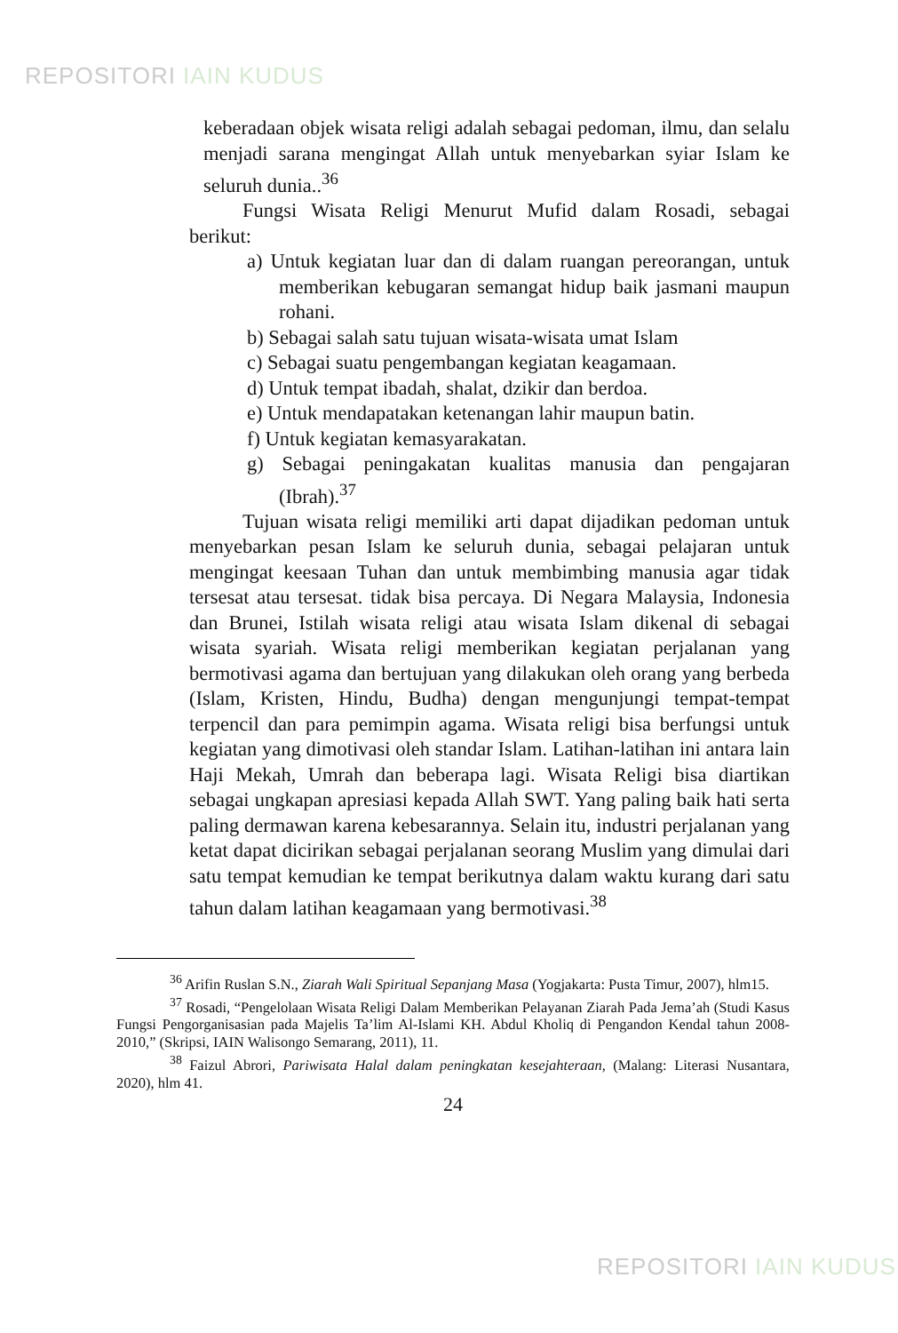REPOSITORI IAIN KUDUS
keberadaan objek wisata religi adalah sebagai pedoman, ilmu, dan selalu menjadi sarana mengingat Allah untuk menyebarkan syiar Islam ke seluruh dunia..<sup>36</sup>
Fungsi Wisata Religi Menurut Mufid dalam Rosadi, sebagai berikut:
a) Untuk kegiatan luar dan di dalam ruangan pereorangan, untuk memberikan kebugaran semangat hidup baik jasmani maupun rohani.
b) Sebagai salah satu tujuan wisata-wisata umat Islam
c) Sebagai suatu pengembangan kegiatan keagamaan.
d) Untuk tempat ibadah, shalat, dzikir dan berdoa.
e) Untuk mendapatakan ketenangan lahir maupun batin.
f) Untuk kegiatan kemasyarakatan.
g) Sebagai peningakatan kualitas manusia dan pengajaran (Ibrah).<sup>37</sup>
Tujuan wisata religi memiliki arti dapat dijadikan pedoman untuk menyebarkan pesan Islam ke seluruh dunia, sebagai pelajaran untuk mengingat keesaan Tuhan dan untuk membimbing manusia agar tidak tersesat atau tersesat. tidak bisa percaya. Di Negara Malaysia, Indonesia dan Brunei, Istilah wisata religi atau wisata Islam dikenal di sebagai wisata syariah. Wisata religi memberikan kegiatan perjalanan yang bermotivasi agama dan bertujuan yang dilakukan oleh orang yang berbeda (Islam, Kristen, Hindu, Budha) dengan mengunjungi tempat-tempat terpencil dan para pemimpin agama. Wisata religi bisa berfungsi untuk kegiatan yang dimotivasi oleh standar Islam. Latihan-latihan ini antara lain Haji Mekah, Umrah dan beberapa lagi. Wisata Religi bisa diartikan sebagai ungkapan apresiasi kepada Allah SWT. Yang paling baik hati serta paling dermawan karena kebesarannya. Selain itu, industri perjalanan yang ketat dapat dicirikan sebagai perjalanan seorang Muslim yang dimulai dari satu tempat kemudian ke tempat berikutnya dalam waktu kurang dari satu tahun dalam latihan keagamaan yang bermotivasi.<sup>38</sup>
<sup>36</sup> Arifin Ruslan S.N., Ziarah Wali Spiritual Sepanjang Masa (Yogjakarta: Pusta Timur, 2007), hlm15.
<sup>37</sup> Rosadi, “Pengelolaan Wisata Religi Dalam Memberikan Pelayanan Ziarah Pada Jema’ah (Studi Kasus Fungsi Pengorganisasian pada Majelis Ta’lim Al-Islami KH. Abdul Kholiq di Pengandon Kendal tahun 2008-2010,” (Skripsi, IAIN Walisongo Semarang, 2011), 11.
<sup>38</sup> Faizul Abrori, Pariwisata Halal dalam peningkatan kesejahteraan, (Malang: Literasi Nusantara, 2020), hlm 41.
24
REPOSITORI IAIN KUDUS